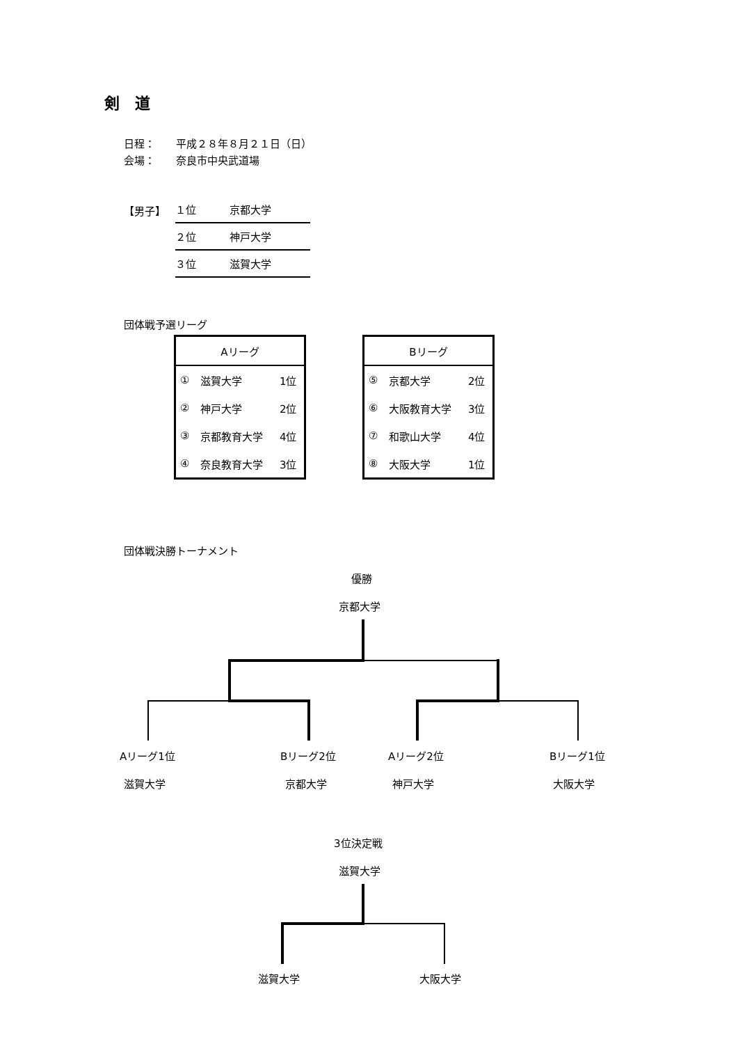剣　道
日程：　　平成２８年８月２１日（日）
会場：　　奈良市中央武道場
【男子】
| １位 | 京都大学 |
| ２位 | 神戸大学 |
| ３位 | 滋賀大学 |
団体戦予選リーグ
| Aリーグ | | |
| --- | --- | --- |
| ① | 滋賀大学 | 1位 |
| ② | 神戸大学 | 2位 |
| ③ | 京都教育大学 | 4位 |
| ④ | 奈良教育大学 | 3位 |
| Bリーグ | | |
| --- | --- | --- |
| ⑤ | 京都大学 | 2位 |
| ⑥ | 大阪教育大学 | 3位 |
| ⑦ | 和歌山大学 | 4位 |
| ⑧ | 大阪大学 | 1位 |
団体戦決勝トーナメント
優勝
京都大学
Aリーグ1位 Bリーグ2位 Aリーグ2位 Bリーグ1位
滋賀大学 京都大学 神戸大学 大阪大学
3位決定戦
滋賀大学
滋賀大学 大阪大学